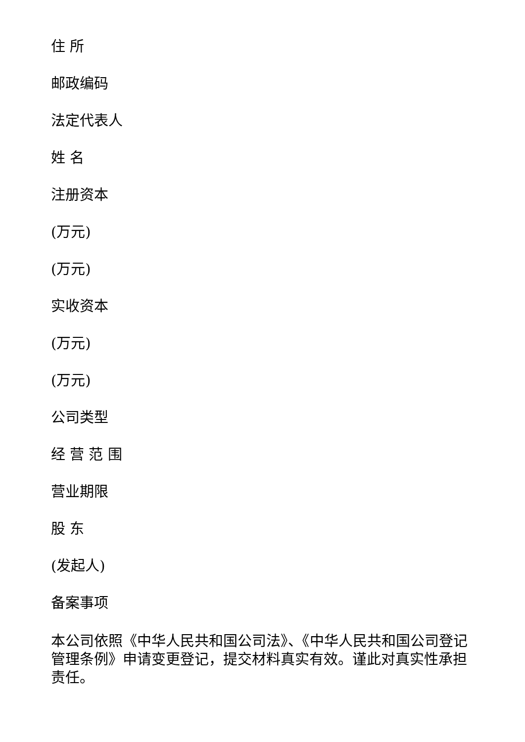住 所
邮政编码
法定代表人
姓 名
注册资本
(万元)
(万元)
实收资本
(万元)
(万元)
公司类型
经 营 范 围
营业期限
股 东
(发起人)
备案事项
本公司依照《中华人民共和国公司法》、《中华人民共和国公司登记管理条例》申请变更登记，提交材料真实有效。谨此对真实性承担责任。